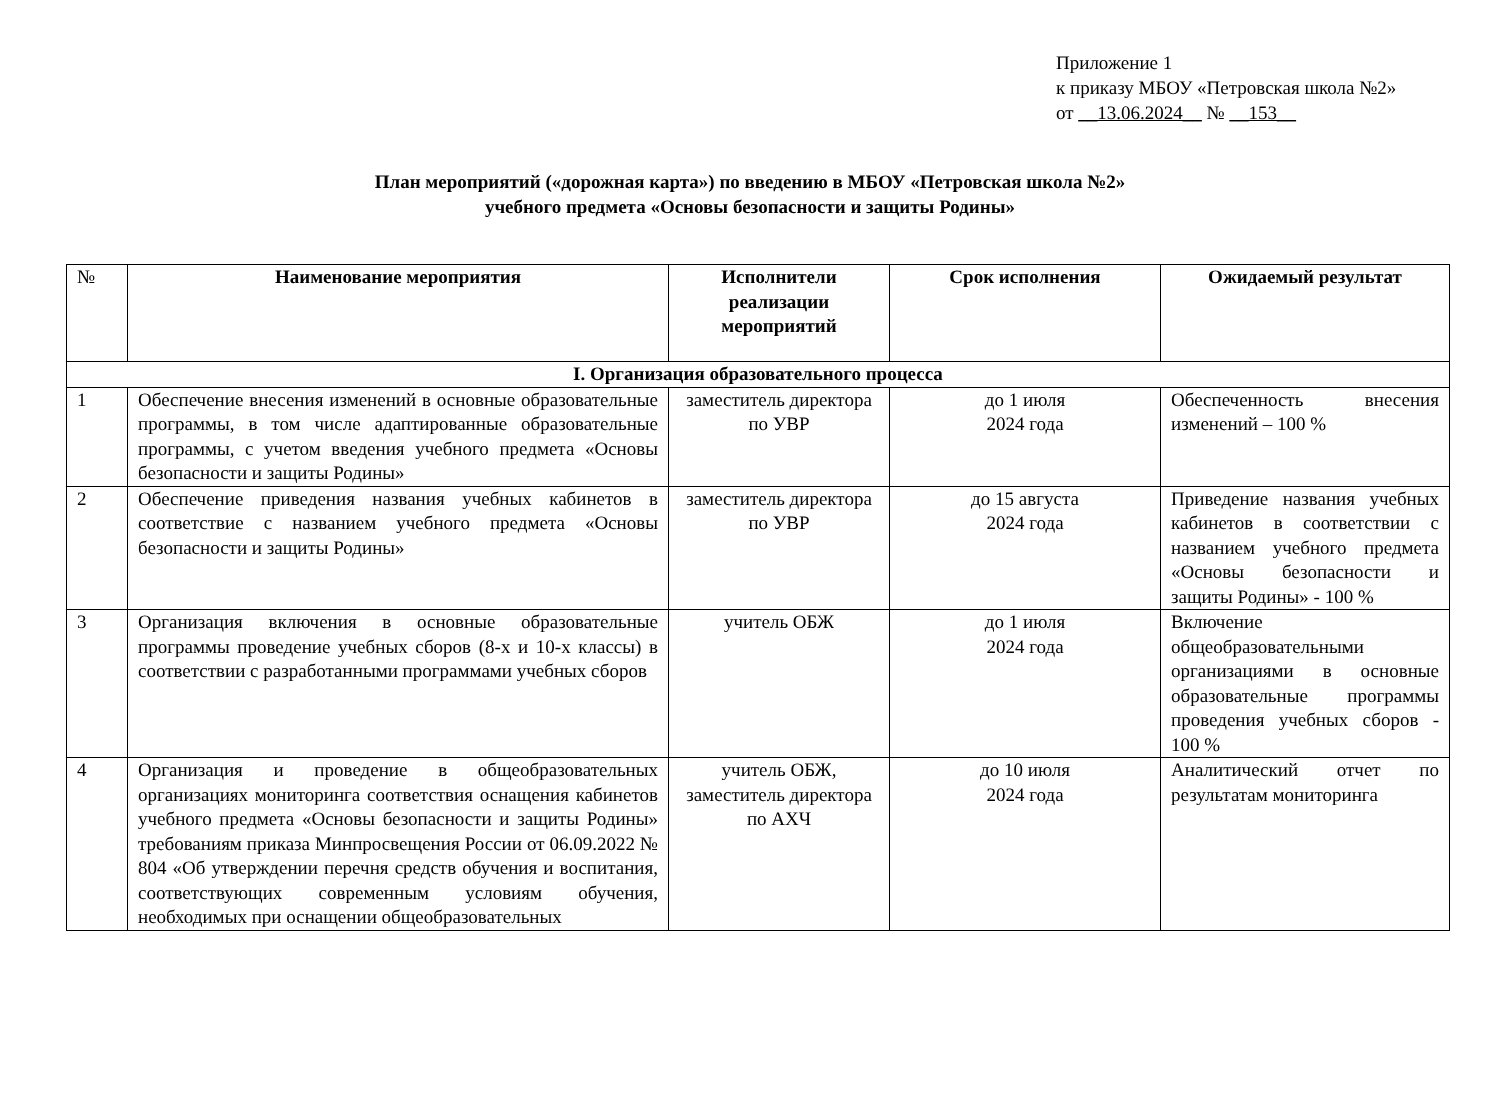Приложение 1
к приказу МБОУ «Петровская школа №2»
от __13.06.2024__ № __153__
План мероприятий («дорожная карта») по введению в МБОУ «Петровская школа №2»
учебного предмета «Основы безопасности и защиты Родины»
| № | Наименование мероприятия | Исполнители реализации мероприятий | Срок исполнения | Ожидаемый результат |
| --- | --- | --- | --- | --- |
| I. Организация образовательного процесса | | | | |
| 1 | Обеспечение внесения изменений в основные образовательные программы, в том числе адаптированные образовательные программы, с учетом введения учебного предмета «Основы безопасности и защиты Родины» | заместитель директора по УВР | до 1 июля 2024 года | Обеспеченность внесения изменений – 100 % |
| 2 | Обеспечение приведения названия учебных кабинетов в соответствие с названием учебного предмета «Основы безопасности и защиты Родины» | заместитель директора по УВР | до 15 августа 2024 года | Приведение названия учебных кабинетов в соответствии с названием учебного предмета «Основы безопасности и защиты Родины» - 100 % |
| 3 | Организация включения в основные образовательные программы проведение учебных сборов (8-х и 10-х классы) в соответствии с разработанными программами учебных сборов | учитель ОБЖ | до 1 июля 2024 года | Включение общеобразовательными организациями в основные образовательные программы проведения учебных сборов - 100 % |
| 4 | Организация и проведение в общеобразовательных организациях мониторинга соответствия оснащения кабинетов учебного предмета «Основы безопасности и защиты Родины» требованиям приказа Минпросвещения России от 06.09.2022 № 804 «Об утверждении перечня средств обучения и воспитания, соответствующих современным условиям обучения, необходимых при оснащении общеобразовательных | учитель ОБЖ, заместитель директора по АХЧ | до 10 июля 2024 года | Аналитический отчет по результатам мониторинга |